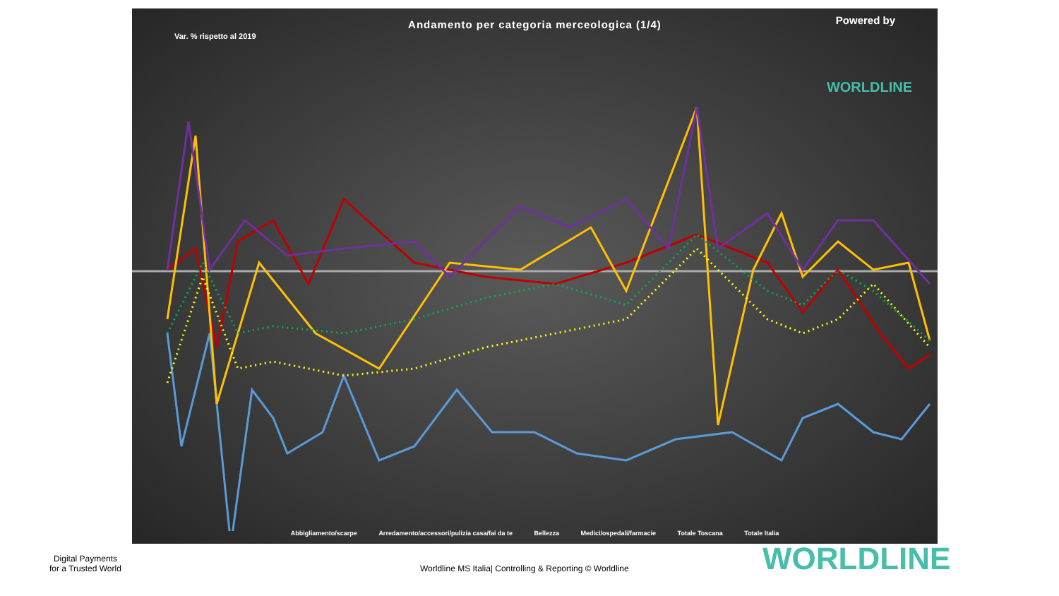Andamento per categoria merceologica (1/4)
Var. % rispetto al 2019
Powered by
WORLDLINE
Abbigliamento/scarpe Arredamento/accessori/pulizia casa/fai da te Bellezza Medici/ospedali/farmacie Totale Toscana Totale Italia
Digital Payments
for a Trusted World
Worldline MS Italia| Controlling & Reporting © Worldline
WORLDLINE